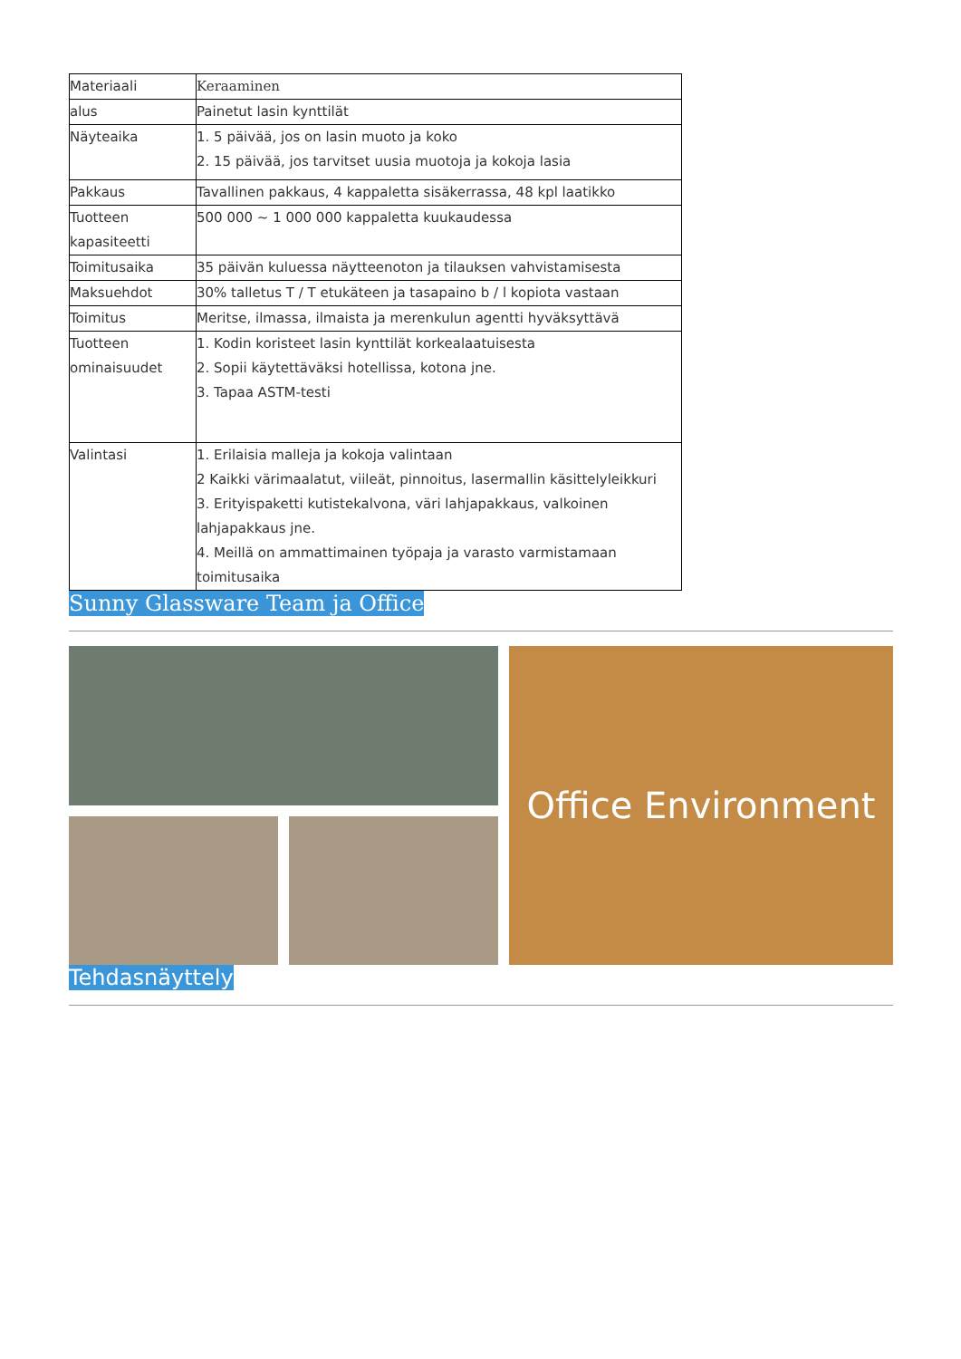| Materiaali | Keraaminen |
| alus | Painetut lasin kynttilät |
| Näyteaika | 1. 5 päivää, jos on lasin muoto ja koko 2. 15 päivää, jos tarvitset uusia muotoja ja kokoja lasia |
| Pakkaus | Tavallinen pakkaus, 4 kappaletta sisäkerrassa, 48 kpl laatikko |
| Tuotteen kapasiteetti | 500 000 ~ 1 000 000 kappaletta kuukaudessa |
| Toimitusaika | 35 päivän kuluessa näytteenoton ja tilauksen vahvistamisesta |
| Maksuehdot | 30% talletus T / T etukäteen ja tasapaino b / l kopiota vastaan |
| Toimitus | Meritse, ilmassa, ilmaista ja merenkulun agentti hyväksyttävä |
| Tuotteen ominaisuudet | 1. Kodin koristeet lasin kynttilät korkealaatuisesta 2. Sopii käytettäväksi hotellissa, kotona jne. 3. Tapaa ASTM-testi |
| Valintasi | 1. Erilaisia malleja ja kokoja valintaan 2 Kaikki värimaalatut, viileät, pinnoitus, lasermallin käsittelyleikkuri 3. Erityispaketti kutistekalvona, väri lahjapakkaus, valkoinen lahjapakkaus jne. 4. Meillä on ammattimainen työpaja ja varasto varmistamaan toimitusaika |
Sunny Glassware Team ja Office
Office Environment
Tehdasnäyttely